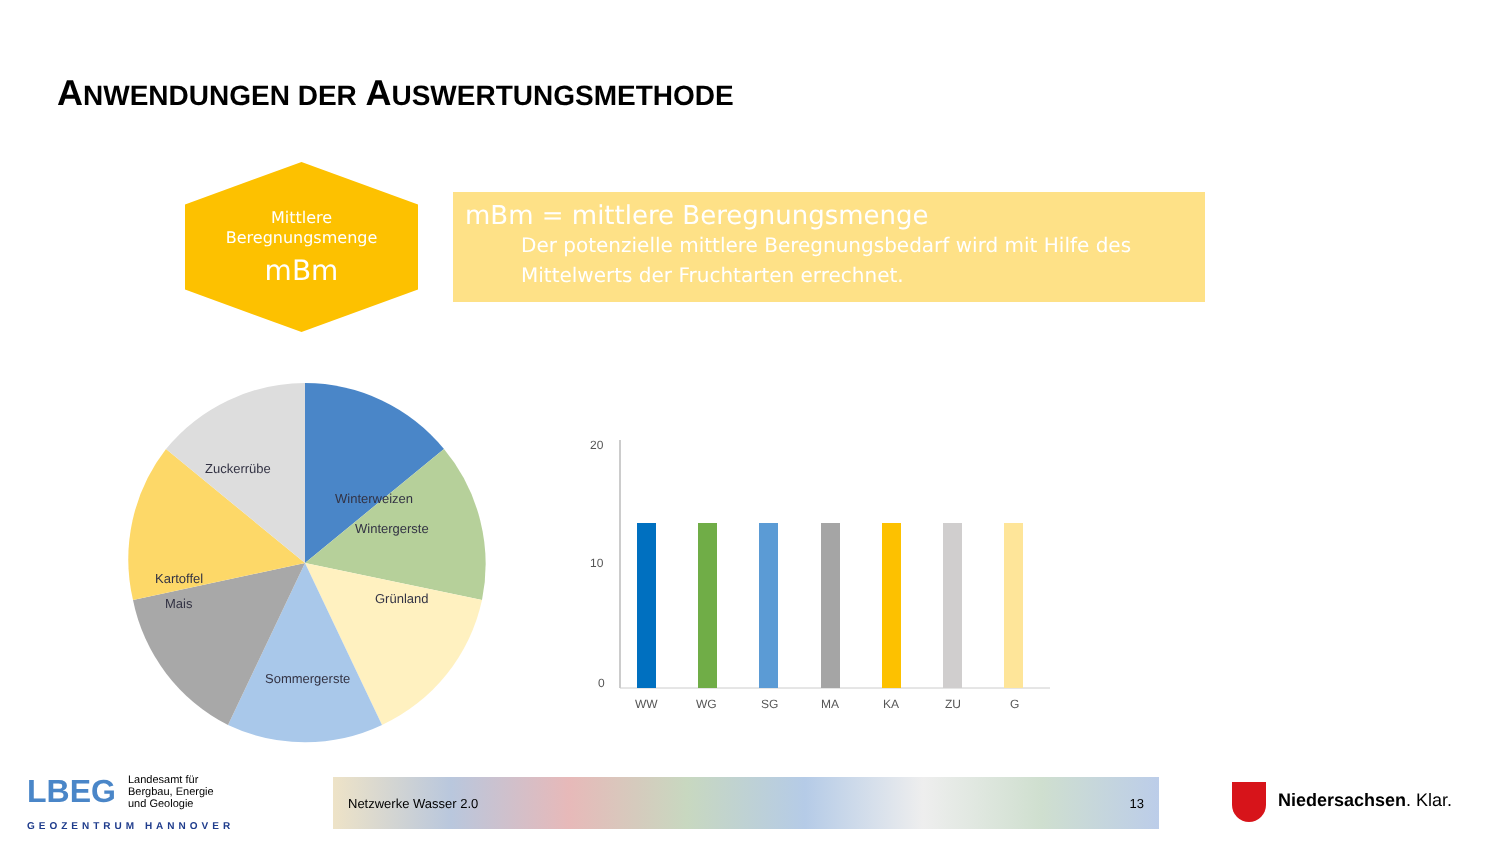ANWENDUNGEN DER AUSWERTUNGSMETHODE
Mittlere
Beregnungsmenge
mBm
mBm = mittlere Beregnungsmenge
Der potenzielle mittlere Beregnungsbedarf wird mit Hilfe des Mittelwerts der Fruchtarten errechnet.
Winterweizen
Wintergerste
Grünland
Sommergerste
Mais
Kartoffel
Zuckerrübe
20
10
0
WW
WG
SG
MA
KA
ZU
G
LBEG
Landesamt für
Bergbau, Energie
und Geologie
GEOZENTRUM HANNOVER
Netzwerke Wasser 2.0 13
Niedersachsen. Klar.